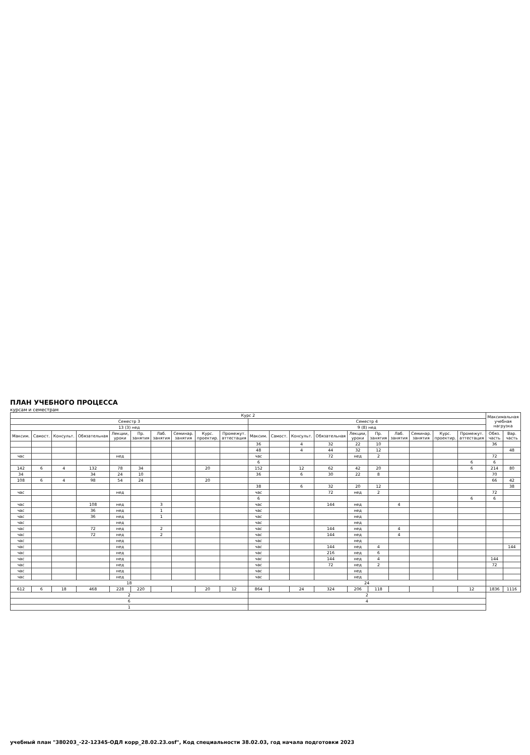ПЛАН УЧЕБНОГО ПРОЦЕССА
курсам и семестрам
| Курс 2 | | | | | | | | | | | | | | | | | | | | Максимальная учебная нагрузка | |
| --- | --- | --- | --- | --- | --- | --- | --- | --- | --- | --- | --- | --- | --- | --- | --- | --- | --- | --- | --- | --- | --- |
| Семестр 3 | | | | | | | | | | Семестр 4 | | | | | | | | | | | |
| 13 (3) нед | | | | | | | | | | 9 (8) нед | | | | | | | | | | | |
| Максим. | Самост. | Консульт. | Обязательная | Лекции, уроки | Пр. занятия | Лаб. занятия | Семинар. занятия | Курс. проектир. | Промежут. аттестация | Максим. | Самост. | Консульт. | Обязательная | Лекции, уроки | Пр. занятия | Лаб. занятия | Семинар. занятия | Курс. проектир. | Промежут. аттестация | Обяз. часть | Вар. часть |
| | | | | | | | | | | 36 | | 4 | 32 | 22 | 10 | | | | | 36 | |
| | | | | | | | | | | 48 | | 4 | 44 | 32 | 12 | | | | | | 48 |
| час | | | | нед | | | | | | час | | | 72 | нед | 2 | | | | | 72 | |
| | | | | | | | | | | 6 | | | | | | | | | 6 | 6 | |
| 142 | 6 | 4 | 132 | 78 | 34 | | | 20 | | 152 | | 12 | 62 | 42 | 20 | | | | 6 | 214 | 80 |
| 34 | | | 34 | 24 | 10 | | | | | 36 | | 6 | 30 | 22 | 8 | | | | | 70 | |
| 108 | 6 | 4 | 98 | 54 | 24 | | | 20 | | | | | | | | | | | | 66 | 42 |
| | | | | | | | | | | 38 | | 6 | 32 | 20 | 12 | | | | | | 38 |
| час | | | | нед | | | | | | час | | | 72 | нед | 2 | | | | | 72 | |
| | | | | | | | | | | 6 | | | | | | | | | 6 | 6 | |
| час | | | 108 | нед | | 3 | | | | час | | | 144 | нед | | 4 | | | | | |
| час | | | 36 | нед | | 1 | | | | час | | | | нед | | | | | | | |
| час | | | 36 | нед | | 1 | | | | час | | | | нед | | | | | | | |
| час | | | | нед | | | | | | час | | | | нед | | | | | | | |
| час | | | 72 | нед | | 2 | | | | час | | | 144 | нед | | 4 | | | | | |
| час | | | 72 | нед | | 2 | | | | час | | | 144 | нед | | 4 | | | | | |
| час | | | | нед | | | | | | час | | | | нед | | | | | | | |
| час | | | | нед | | | | | | час | | | 144 | нед | 4 | | | | | | 144 |
| час | | | | нед | | | | | | час | | | 216 | нед | 6 | | | | | | |
| час | | | | нед | | | | | | час | | | 144 | нед | 4 | | | | | 144 | |
| час | | | | нед | | | | | | час | | | 72 | нед | 2 | | | | | 72 | |
| час | | | | нед | | | | | | час | | | | нед | | | | | | | |
| час | | | | нед | | | | | | час | | | | нед | | | | | | | |
| 18 | | | | | | | | | | 24 | | | | | | | | | | | |
| 612 | 6 | 18 | 468 | 228 | 220 | | | 20 | 12 | 864 | | 24 | 324 | 206 | 118 | | | | 12 | 1836 | 1116 |
| 2 | | | | | | | | | | 2 | | | | | | | | | | | |
| 6 | | | | | | | | | | 4 | | | | | | | | | | | |
| 1 | | | | | | | | | | | | | | | | | | | | | |
учебный план "380203_-22-12345-ОДЛ корр_28.02.23.osf", Код специальности 38.02.03, год начала подготовки 2023